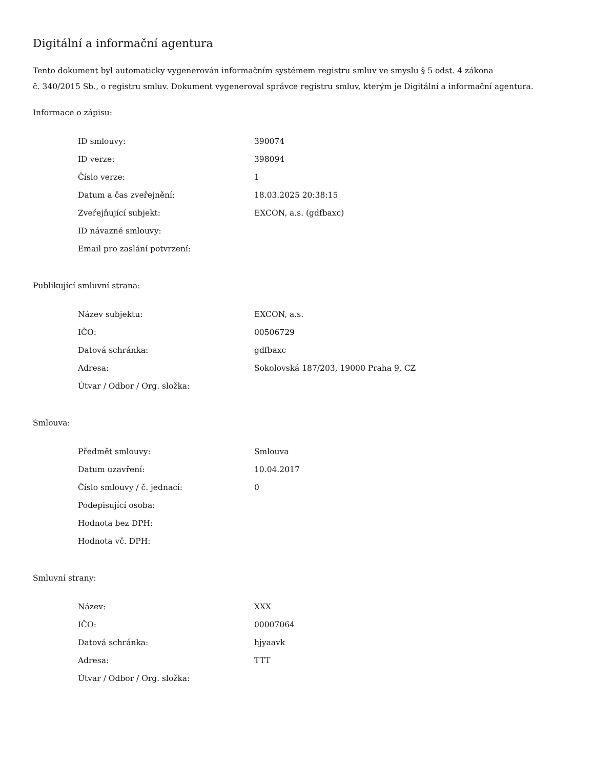Digitální a informační agentura
Tento dokument byl automaticky vygenerován informačním systémem registru smluv ve smyslu § 5 odst. 4 zákona
č. 340/2015 Sb., o registru smluv. Dokument vygeneroval správce registru smluv, kterým je Digitální a informační agentura.
Informace o zápisu:
| ID smlouvy: | 390074 |
| ID verze: | 398094 |
| Číslo verze: | 1 |
| Datum a čas zveřejnění: | 18.03.2025 20:38:15 |
| Zveřejňující subjekt: | EXCON, a.s. (gdfbaxc) |
| ID návazné smlouvy: | |
| Email pro zaslání potvrzení: | |
Publikující smluvní strana:
| Název subjektu: | EXCON, a.s. |
| IČO: | 00506729 |
| Datová schránka: | gdfbaxc |
| Adresa: | Sokolovská 187/203, 19000 Praha 9, CZ |
| Útvar / Odbor / Org. složka: | |
Smlouva:
| Předmět smlouvy: | Smlouva |
| Datum uzavření: | 10.04.2017 |
| Číslo smlouvy / č. jednací: | 0 |
| Podepisující osoba: | |
| Hodnota bez DPH: | |
| Hodnota vč. DPH: | |
Smluvní strany:
| Název: | XXX |
| IČO: | 00007064 |
| Datová schránka: | hjyaavk |
| Adresa: | TTT |
| Útvar / Odbor / Org. složka: | |